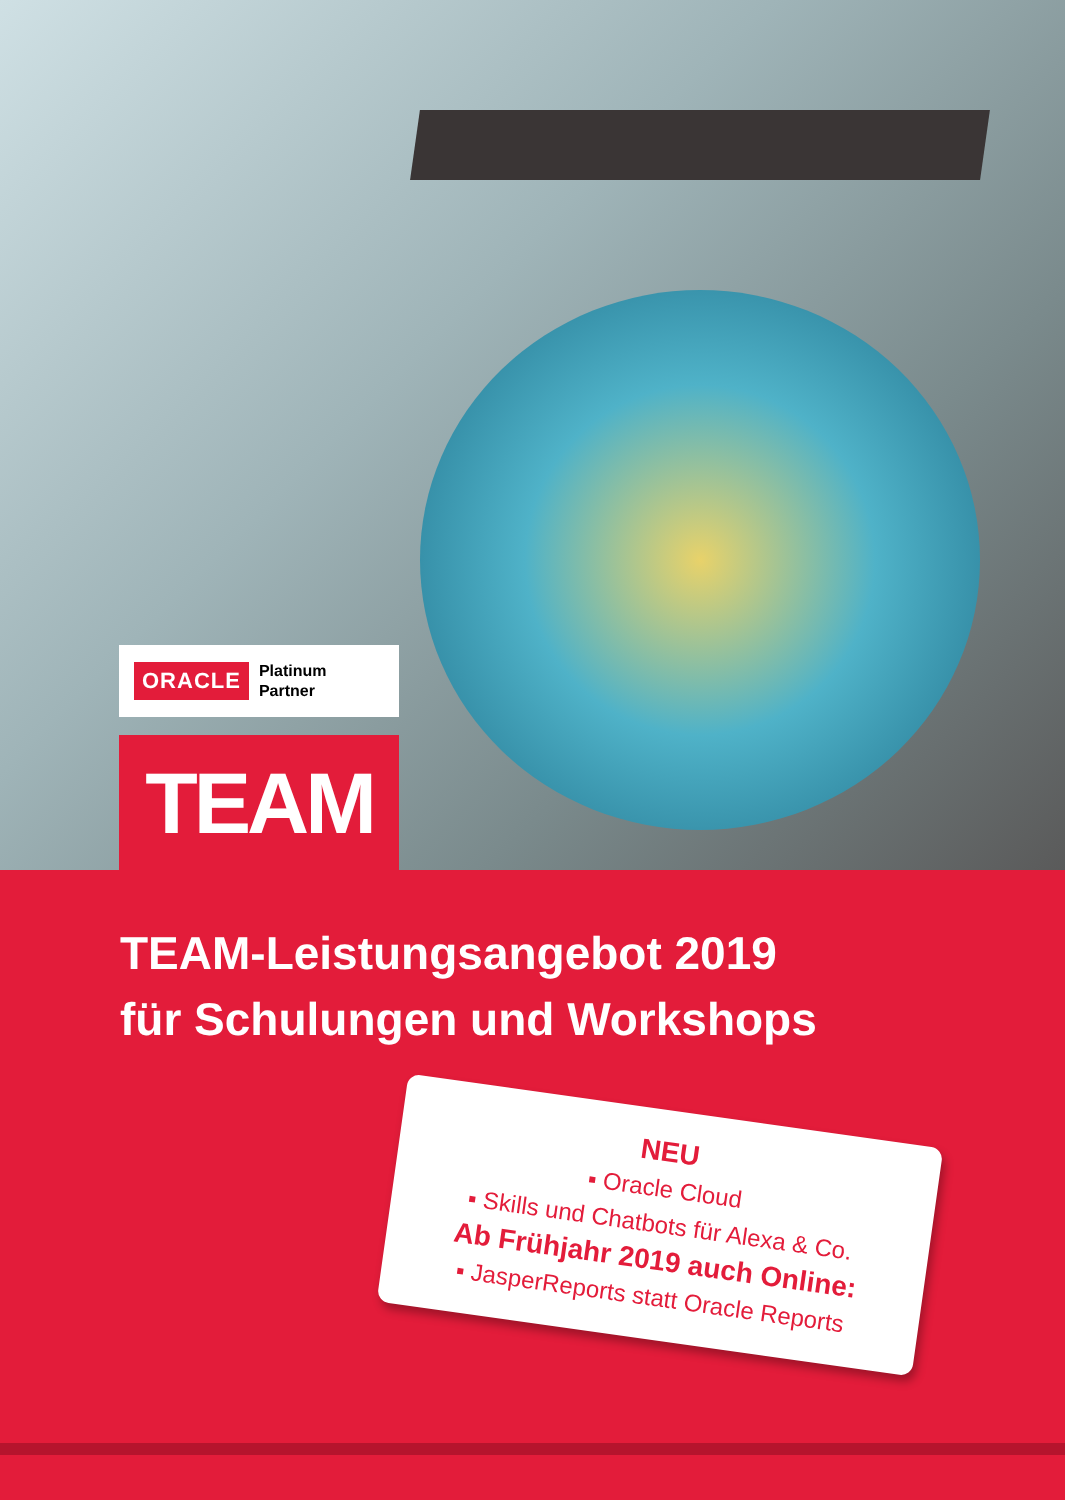ORACLE Platinum
Partner
TEAM
TEAM-Leistungsangebot 2019
für Schulungen und Workshops
NEU
▪ Oracle Cloud
▪ Skills und Chatbots für Alexa & Co.
Ab Frühjahr 2019 auch Online:
▪ JasperReports statt Oracle Reports